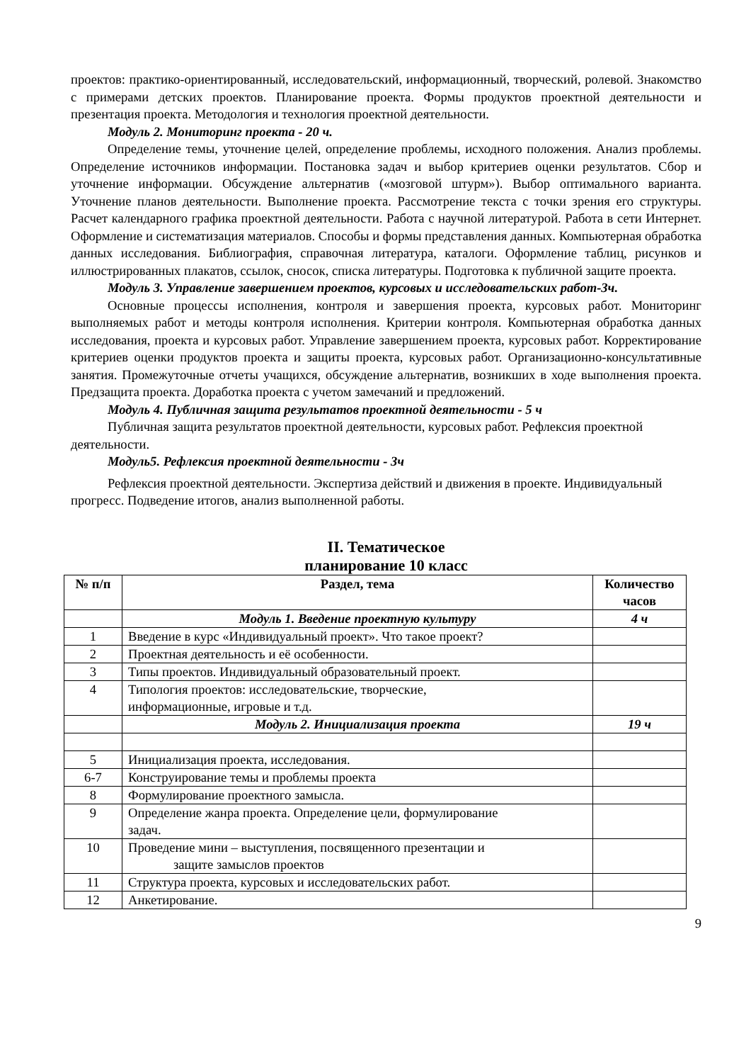проектов: практико-ориентированный, исследовательский, информационный, творческий, ролевой. Знакомство с примерами детских проектов. Планирование проекта. Формы продуктов проектной деятельности и презентация проекта. Методология и технология проектной деятельности.
Модуль 2. Мониторинг проекта - 20 ч.
Определение темы, уточнение целей, определение проблемы, исходного положения. Анализ проблемы. Определение источников информации. Постановка задач и выбор критериев оценки результатов. Сбор и уточнение информации. Обсуждение альтернатив («мозговой штурм»). Выбор оптимального варианта. Уточнение планов деятельности. Выполнение проекта. Рассмотрение текста с точки зрения его структуры. Расчет календарного графика проектной деятельности. Работа с научной литературой. Работа в сети Интернет. Оформление и систематизация материалов. Способы и формы представления данных. Компьютерная обработка данных исследования. Библиография, справочная литература, каталоги. Оформление таблиц, рисунков и иллюстрированных плакатов, ссылок, сносок, списка литературы. Подготовка к публичной защите проекта.
Модуль 3. Управление завершением проектов, курсовых и исследовательских работ-3ч.
Основные процессы исполнения, контроля и завершения проекта, курсовых работ. Мониторинг выполняемых работ и методы контроля исполнения. Критерии контроля. Компьютерная обработка данных исследования, проекта и курсовых работ. Управление завершением проекта, курсовых работ. Корректирование критериев оценки продуктов проекта и защиты проекта, курсовых работ. Организационно-консультативные занятия. Промежуточные отчеты учащихся, обсуждение альтернатив, возникших в ходе выполнения проекта. Предзащита проекта. Доработка проекта с учетом замечаний и предложений.
Модуль 4. Публичная защита результатов проектной деятельности - 5 ч
Публичная защита результатов проектной деятельности, курсовых работ. Рефлексия проектной деятельности.
Модуль5. Рефлексия проектной деятельности - 3ч
Рефлексия проектной деятельности. Экспертиза действий и движения в проекте. Индивидуальный прогресс. Подведение итогов, анализ выполненной работы.
II. Тематическое
планирование 10 класс
| № п/п | Раздел, тема | Количество часов |
| --- | --- | --- |
| | Модуль 1. Введение проектную культуру | 4 ч |
| 1 | Введение в курс «Индивидуальный проект». Что такое проект? | |
| 2 | Проектная деятельность и её особенности. | |
| 3 | Типы проектов. Индивидуальный образовательный проект. | |
| 4 | Типология проектов: исследовательские, творческие, информационные, игровые и т.д. | |
| | Модуль 2. Инициализация проекта | 19 ч |
| 5 | Инициализация проекта, исследования. | |
| 6-7 | Конструирование темы и проблемы проекта | |
| 8 | Формулирование проектного замысла. | |
| 9 | Определение жанра проекта. Определение цели, формулирование задач. | |
| 10 | Проведение мини – выступления, посвященного презентации и защите замыслов проектов | |
| 11 | Структура проекта, курсовых и исследовательских работ. | |
| 12 | Анкетирование. | |
9